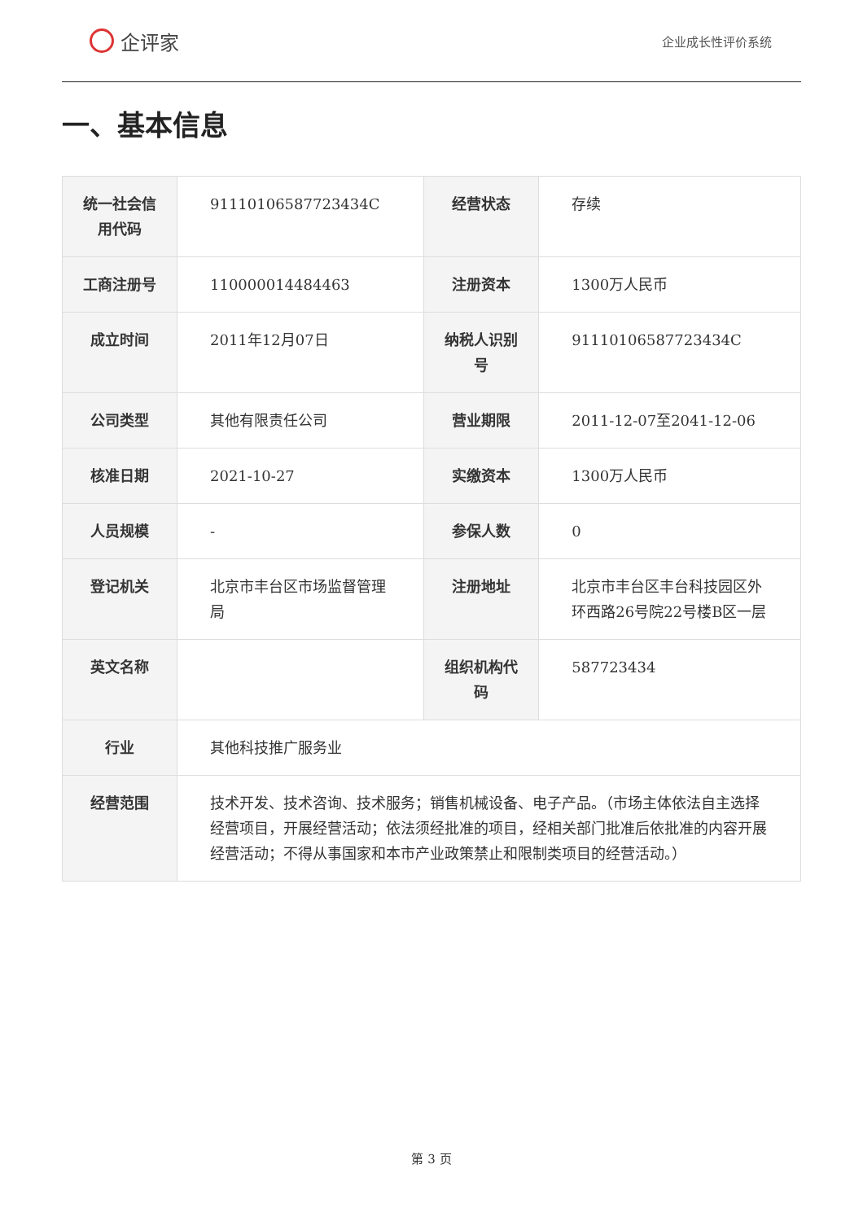企评家
企业成长性评价系统
一、基本信息
| 统一社会信用代码 | 91110106587723434C | 经营状态 | 存续 |
| 工商注册号 | 110000014484463 | 注册资本 | 1300万人民币 |
| 成立时间 | 2011年12月07日 | 纳税人识别号 | 91110106587723434C |
| 公司类型 | 其他有限责任公司 | 营业期限 | 2011-12-07至2041-12-06 |
| 核准日期 | 2021-10-27 | 实缴资本 | 1300万人民币 |
| 人员规模 | - | 参保人数 | 0 |
| 登记机关 | 北京市丰台区市场监督管理局 | 注册地址 | 北京市丰台区丰台科技园区外环西路26号院22号楼B区一层 |
| 英文名称 | | 组织机构代码 | 587723434 |
| 行业 | 其他科技推广服务业 | | |
| 经营范围 | 技术开发、技术咨询、技术服务；销售机械设备、电子产品。（市场主体依法自主选择经营项目，开展经营活动；依法须经批准的项目，经相关部门批准后依批准的内容开展经营活动；不得从事国家和本市产业政策禁止和限制类项目的经营活动。） | | |
第 3 页